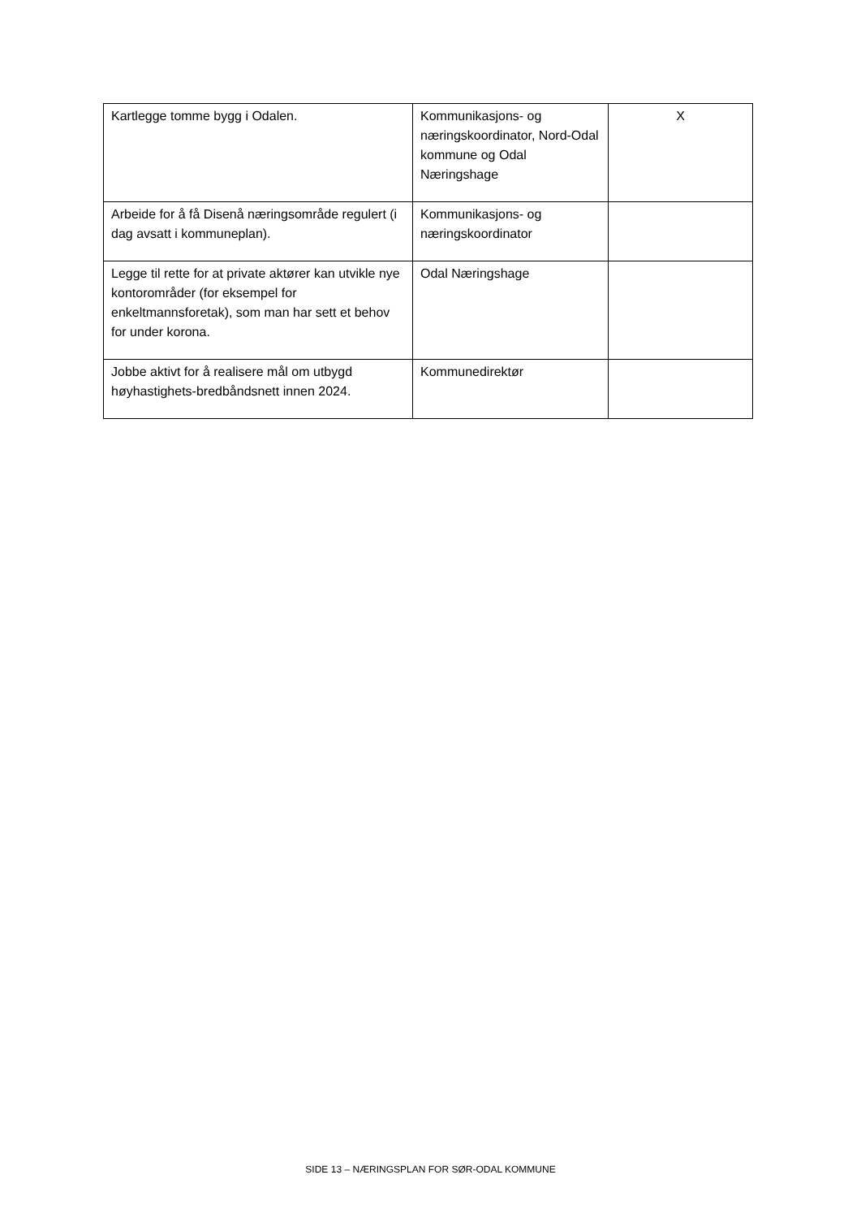| Kartlegge tomme bygg i Odalen. | Kommunikasjons- og næringskoordinator, Nord-Odal kommune og Odal Næringshage | X |
| Arbeide for å få Disenå næringsområde regulert (i dag avsatt i kommuneplan). | Kommunikasjons- og næringskoordinator | |
| Legge til rette for at private aktører kan utvikle nye kontorområder (for eksempel for enkeltmannsforetak), som man har sett et behov for under korona. | Odal Næringshage | |
| Jobbe aktivt for å realisere mål om utbygd høyhastighets-bredbåndsnett innen 2024. | Kommunedirektør | |
SIDE 13 – NÆRINGSPLAN FOR SØR-ODAL KOMMUNE